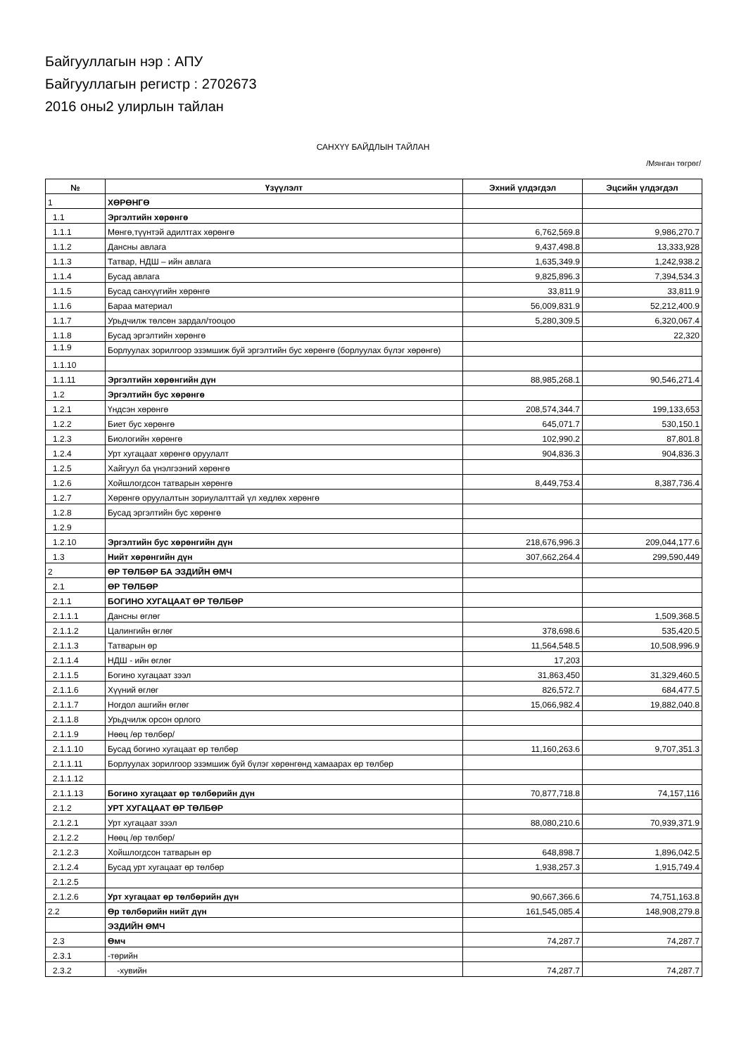Байгууллагын нэр : АПУ
Байгууллагын регистр : 2702673
2016 оны2 улирлын тайлан
САНХҮҮ БАЙДЛЫН ТАЙЛАН
/Мянган төгрөг/
| № | Үзүүлэлт | Эхний үлдэгдэл | Эцсийн үлдэгдэл |
| --- | --- | --- | --- |
| 1 | ХӨРӨНГӨ | | |
| 1.1 | Эргэлтийн хөрөнгө | | |
| 1.1.1 | Мөнгө,түүнтэй адилтгах хөрөнгө | 6,762,569.8 | 9,986,270.7 |
| 1.1.2 | Дансны авлага | 9,437,498.8 | 13,333,928 |
| 1.1.3 | Татвар, НДШ – ийн авлага | 1,635,349.9 | 1,242,938.2 |
| 1.1.4 | Бусад авлага | 9,825,896.3 | 7,394,534.3 |
| 1.1.5 | Бусад санхүүгийн хөрөнгө | 33,811.9 | 33,811.9 |
| 1.1.6 | Бараа материал | 56,009,831.9 | 52,212,400.9 |
| 1.1.7 | Урьдчилж төлсөн зардал/тооцоо | 5,280,309.5 | 6,320,067.4 |
| 1.1.8 | Бусад эргэлтийн хөрөнгө | | 22,320 |
| 1.1.9 | Борлуулах зорилгоор эзэмшиж буй эргэлтийн бус хөрөнгө (борлуулах бүлэг хөрөнгө) | | |
| 1.1.10 | | | |
| 1.1.11 | Эргэлтийн хөрөнгийн дүн | 88,985,268.1 | 90,546,271.4 |
| 1.2 | Эргэлтийн бус хөрөнгө | | |
| 1.2.1 | Үндсэн хөрөнгө | 208,574,344.7 | 199,133,653 |
| 1.2.2 | Биет бус хөрөнгө | 645,071.7 | 530,150.1 |
| 1.2.3 | Биологийн хөрөнгө | 102,990.2 | 87,801.8 |
| 1.2.4 | Урт хугацаат хөрөнгө оруулалт | 904,836.3 | 904,836.3 |
| 1.2.5 | Хайгуул ба үнэлгээний хөрөнгө | | |
| 1.2.6 | Хойшлогдсон татварын хөрөнгө | 8,449,753.4 | 8,387,736.4 |
| 1.2.7 | Хөрөнгө оруулалтын зориулалттай үл хөдлөх хөрөнгө | | |
| 1.2.8 | Бусад эргэлтийн бус хөрөнгө | | |
| 1.2.9 | | | |
| 1.2.10 | Эргэлтийн бус хөрөнгийн дүн | 218,676,996.3 | 209,044,177.6 |
| 1.3 | Нийт хөрөнгийн дүн | 307,662,264.4 | 299,590,449 |
| 2 | ӨР ТӨЛБӨР БА ЭЗДИЙН ӨМЧ | | |
| 2.1 | ӨР ТӨЛБӨР | | |
| 2.1.1 | БОГИНО ХУГАЦААТ ӨР ТӨЛБӨР | | |
| 2.1.1.1 | Дансны өглөг | | 1,509,368.5 |
| 2.1.1.2 | Цалингийн өглөг | 378,698.6 | 535,420.5 |
| 2.1.1.3 | Татварын өр | 11,564,548.5 | 10,508,996.9 |
| 2.1.1.4 | НДШ - ийн өглөг | 17,203 | |
| 2.1.1.5 | Богино хугацаат зээл | 31,863,450 | 31,329,460.5 |
| 2.1.1.6 | Хүүний өглөг | 826,572.7 | 684,477.5 |
| 2.1.1.7 | Ногдол ашгийн өглөг | 15,066,982.4 | 19,882,040.8 |
| 2.1.1.8 | Урьдчилж орсон орлого | | |
| 2.1.1.9 | Нөөц /өр төлбөр/ | | |
| 2.1.1.10 | Бусад богино хугацаат өр төлбөр | 11,160,263.6 | 9,707,351.3 |
| 2.1.1.11 | Борлуулах зорилгоор эзэмшиж буй бүлэг хөрөнгөнд хамаарах өр төлбөр | | |
| 2.1.1.12 | | | |
| 2.1.1.13 | Богино хугацаат өр төлбөрийн дүн | 70,877,718.8 | 74,157,116 |
| 2.1.2 | УРТ ХУГАЦААТ ӨР ТӨЛБӨР | | |
| 2.1.2.1 | Урт хугацаат зээл | 88,080,210.6 | 70,939,371.9 |
| 2.1.2.2 | Нөөц /өр төлбөр/ | | |
| 2.1.2.3 | Хойшлогдсон татварын өр | 648,898.7 | 1,896,042.5 |
| 2.1.2.4 | Бусад урт хугацаат өр төлбөр | 1,938,257.3 | 1,915,749.4 |
| 2.1.2.5 | | | |
| 2.1.2.6 | Урт хугацаат өр төлбөрийн дүн | 90,667,366.6 | 74,751,163.8 |
| 2.2 | Өр төлбөрийн нийт дүн | 161,545,085.4 | 148,908,279.8 |
| | ЭЗДИЙН ӨМЧ | | |
| 2.3 | Өмч | 74,287.7 | 74,287.7 |
| 2.3.1 | -төрийн | | |
| 2.3.2 | -хувийн | 74,287.7 | 74,287.7 |